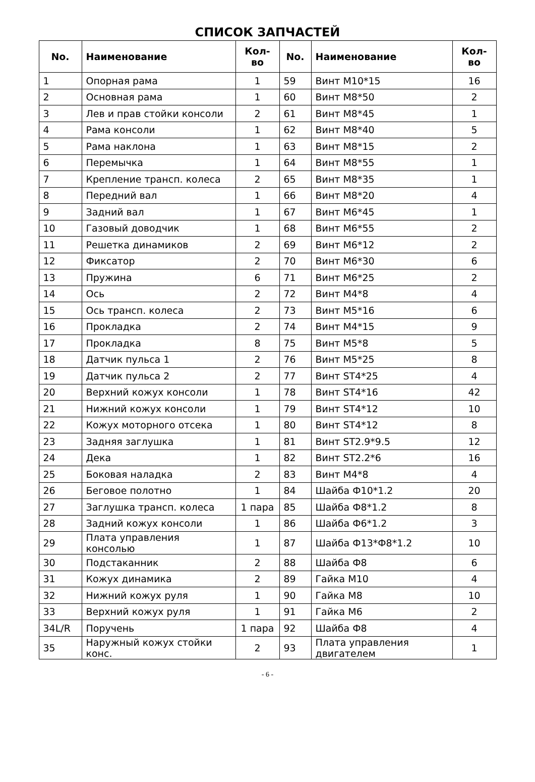СПИСОК ЗАПЧАСТЕЙ
| No. | Наименование | Кол-во | No. | Наименование | Кол-во |
| --- | --- | --- | --- | --- | --- |
| 1 | Опорная рама | 1 | 59 | Винт M10*15 | 16 |
| 2 | Основная рама | 1 | 60 | Винт M8*50 | 2 |
| 3 | Лев и прав стойки консоли | 2 | 61 | Винт M8*45 | 1 |
| 4 | Рама консоли | 1 | 62 | Винт M8*40 | 5 |
| 5 | Рама наклона | 1 | 63 | Винт M8*15 | 2 |
| 6 | Перемычка | 1 | 64 | Винт M8*55 | 1 |
| 7 | Крепление трансп. колеса | 2 | 65 | Винт M8*35 | 1 |
| 8 | Передний вал | 1 | 66 | Винт M8*20 | 4 |
| 9 | Задний вал | 1 | 67 | Винт M6*45 | 1 |
| 10 | Газовый доводчик | 1 | 68 | Винт M6*55 | 2 |
| 11 | Решетка динамиков | 2 | 69 | Винт M6*12 | 2 |
| 12 | Фиксатор | 2 | 70 | Винт M6*30 | 6 |
| 13 | Пружина | 6 | 71 | Винт M6*25 | 2 |
| 14 | Ось | 2 | 72 | Винт M4*8 | 4 |
| 15 | Ось трансп. колеса | 2 | 73 | Винт M5*16 | 6 |
| 16 | Прокладка | 2 | 74 | Винт M4*15 | 9 |
| 17 | Прокладка | 8 | 75 | Винт M5*8 | 5 |
| 18 | Датчик пульса 1 | 2 | 76 | Винт M5*25 | 8 |
| 19 | Датчик пульса 2 | 2 | 77 | Винт ST4*25 | 4 |
| 20 | Верхний кожух консоли | 1 | 78 | Винт ST4*16 | 42 |
| 21 | Нижний кожух консоли | 1 | 79 | Винт ST4*12 | 10 |
| 22 | Кожух моторного отсека | 1 | 80 | Винт ST4*12 | 8 |
| 23 | Задняя заглушка | 1 | 81 | Винт ST2.9*9.5 | 12 |
| 24 | Дека | 1 | 82 | Винт ST2.2*6 | 16 |
| 25 | Боковая наладка | 2 | 83 | Винт M4*8 | 4 |
| 26 | Беговое полотно | 1 | 84 | Шайба Ф10*1.2 | 20 |
| 27 | Заглушка трансп. колеса | 1 пара | 85 | Шайба Ф8*1.2 | 8 |
| 28 | Задний кожух консоли | 1 | 86 | Шайба Ф6*1.2 | 3 |
| 29 | Плата управления консолью | 1 | 87 | Шайба Ф13*Ф8*1.2 | 10 |
| 30 | Подстаканник | 2 | 88 | Шайба Ф8 | 6 |
| 31 | Кожух динамика | 2 | 89 | Гайка M10 | 4 |
| 32 | Нижний кожух руля | 1 | 90 | Гайка M8 | 10 |
| 33 | Верхний кожух руля | 1 | 91 | Гайка M6 | 2 |
| 34L/R | Поручень | 1 пара | 92 | Шайба Ф8 | 4 |
| 35 | Наружный кожух стойки конс. | 2 | 93 | Плата управления двигателем | 1 |
- 6 -